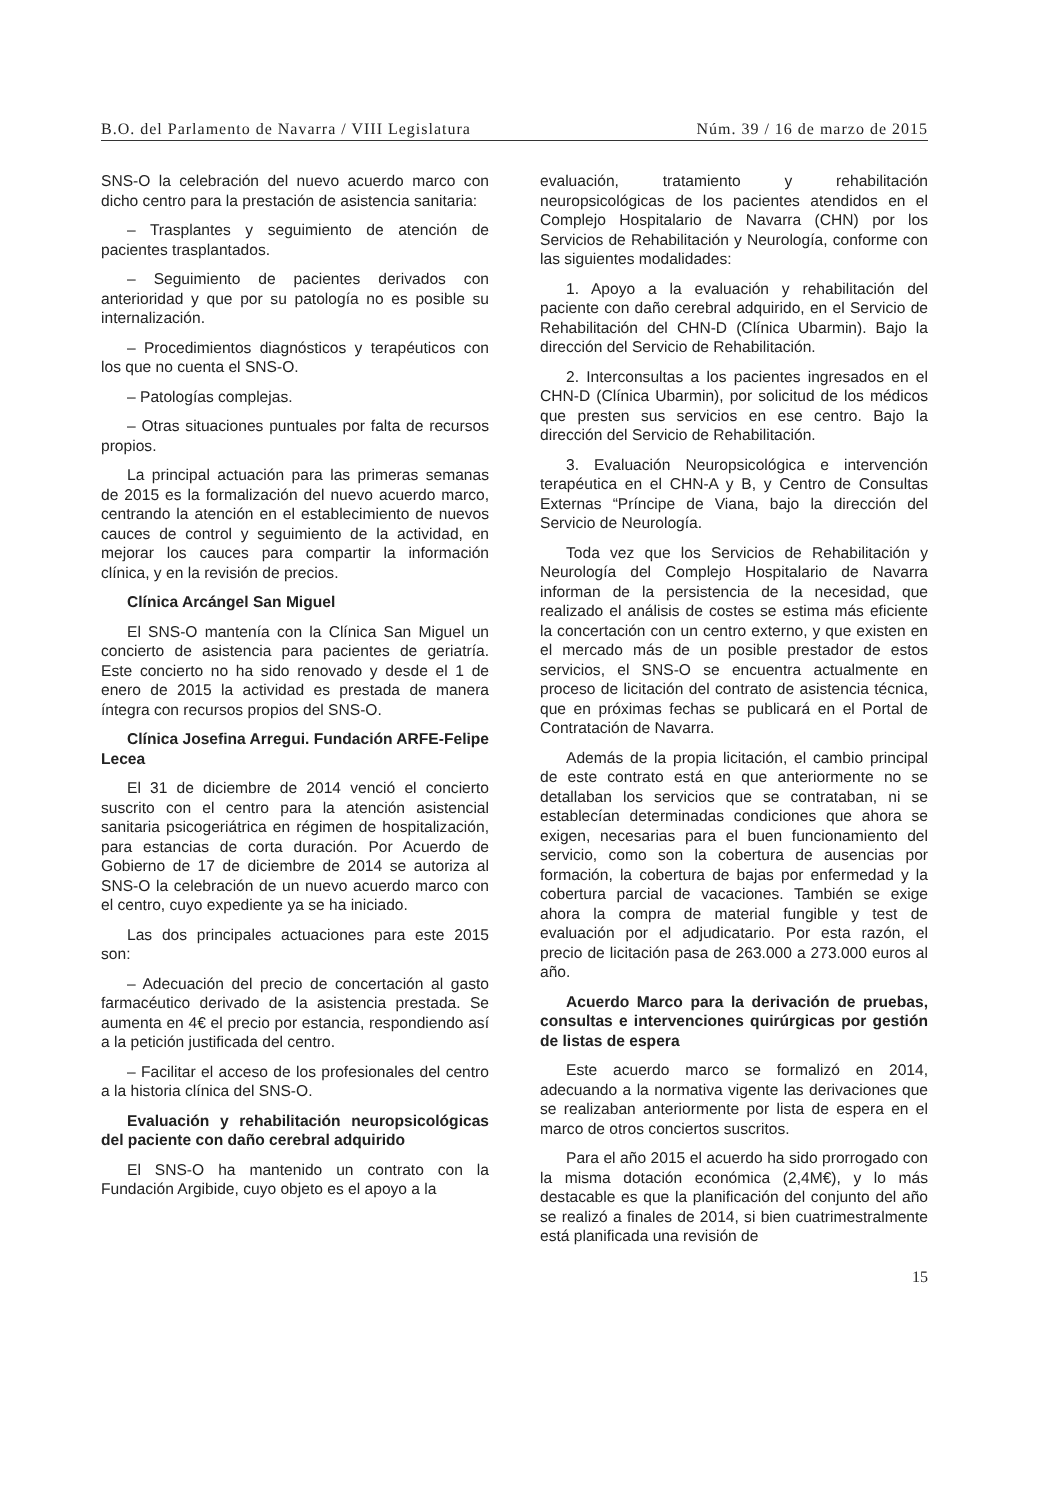B.O. del Parlamento de Navarra / VIII Legislatura Núm. 39 / 16 de marzo de 2015
SNS-O la celebración del nuevo acuerdo marco con dicho centro para la prestación de asistencia sanitaria:
– Trasplantes y seguimiento de atención de pacientes trasplantados.
– Seguimiento de pacientes derivados con anterioridad y que por su patología no es posible su internalización.
– Procedimientos diagnósticos y terapéuticos con los que no cuenta el SNS-O.
– Patologías complejas.
– Otras situaciones puntuales por falta de recursos propios.
La principal actuación para las primeras semanas de 2015 es la formalización del nuevo acuerdo marco, centrando la atención en el establecimiento de nuevos cauces de control y seguimiento de la actividad, en mejorar los cauces para compartir la información clínica, y en la revisión de precios.
Clínica Arcángel San Miguel
El SNS-O mantenía con la Clínica San Miguel un concierto de asistencia para pacientes de geriatría. Este concierto no ha sido renovado y desde el 1 de enero de 2015 la actividad es prestada de manera íntegra con recursos propios del SNS-O.
Clínica Josefina Arregui. Fundación ARFE-Felipe Lecea
El 31 de diciembre de 2014 venció el concierto suscrito con el centro para la atención asistencial sanitaria psicogeriátrica en régimen de hospitalización, para estancias de corta duración. Por Acuerdo de Gobierno de 17 de diciembre de 2014 se autoriza al SNS-O la celebración de un nuevo acuerdo marco con el centro, cuyo expediente ya se ha iniciado.
Las dos principales actuaciones para este 2015 son:
– Adecuación del precio de concertación al gasto farmacéutico derivado de la asistencia prestada. Se aumenta en 4€ el precio por estancia, respondiendo así a la petición justificada del centro.
– Facilitar el acceso de los profesionales del centro a la historia clínica del SNS-O.
Evaluación y rehabilitación neuropsicológicas del paciente con daño cerebral adquirido
El SNS-O ha mantenido un contrato con la Fundación Argibide, cuyo objeto es el apoyo a la
evaluación, tratamiento y rehabilitación neuropsicológicas de los pacientes atendidos en el Complejo Hospitalario de Navarra (CHN) por los Servicios de Rehabilitación y Neurología, conforme con las siguientes modalidades:
1. Apoyo a la evaluación y rehabilitación del paciente con daño cerebral adquirido, en el Servicio de Rehabilitación del CHN-D (Clínica Ubarmin). Bajo la dirección del Servicio de Rehabilitación.
2. Interconsultas a los pacientes ingresados en el CHN-D (Clínica Ubarmin), por solicitud de los médicos que presten sus servicios en ese centro. Bajo la dirección del Servicio de Rehabilitación.
3. Evaluación Neuropsicológica e intervención terapéutica en el CHN-A y B, y Centro de Consultas Externas “Príncipe de Viana, bajo la dirección del Servicio de Neurología.
Toda vez que los Servicios de Rehabilitación y Neurología del Complejo Hospitalario de Navarra informan de la persistencia de la necesidad, que realizado el análisis de costes se estima más eficiente la concertación con un centro externo, y que existen en el mercado más de un posible prestador de estos servicios, el SNS-O se encuentra actualmente en proceso de licitación del contrato de asistencia técnica, que en próximas fechas se publicará en el Portal de Contratación de Navarra.
Además de la propia licitación, el cambio principal de este contrato está en que anteriormente no se detallaban los servicios que se contrataban, ni se establecían determinadas condiciones que ahora se exigen, necesarias para el buen funcionamiento del servicio, como son la cobertura de ausencias por formación, la cobertura de bajas por enfermedad y la cobertura parcial de vacaciones. También se exige ahora la compra de material fungible y test de evaluación por el adjudicatario. Por esta razón, el precio de licitación pasa de 263.000 a 273.000 euros al año.
Acuerdo Marco para la derivación de pruebas, consultas e intervenciones quirúrgicas por gestión de listas de espera
Este acuerdo marco se formalizó en 2014, adecuando a la normativa vigente las derivaciones que se realizaban anteriormente por lista de espera en el marco de otros conciertos suscritos.
Para el año 2015 el acuerdo ha sido prorrogado con la misma dotación económica (2,4M€), y lo más destacable es que la planificación del conjunto del año se realizó a finales de 2014, si bien cuatrimestralmente está planificada una revisión de
15